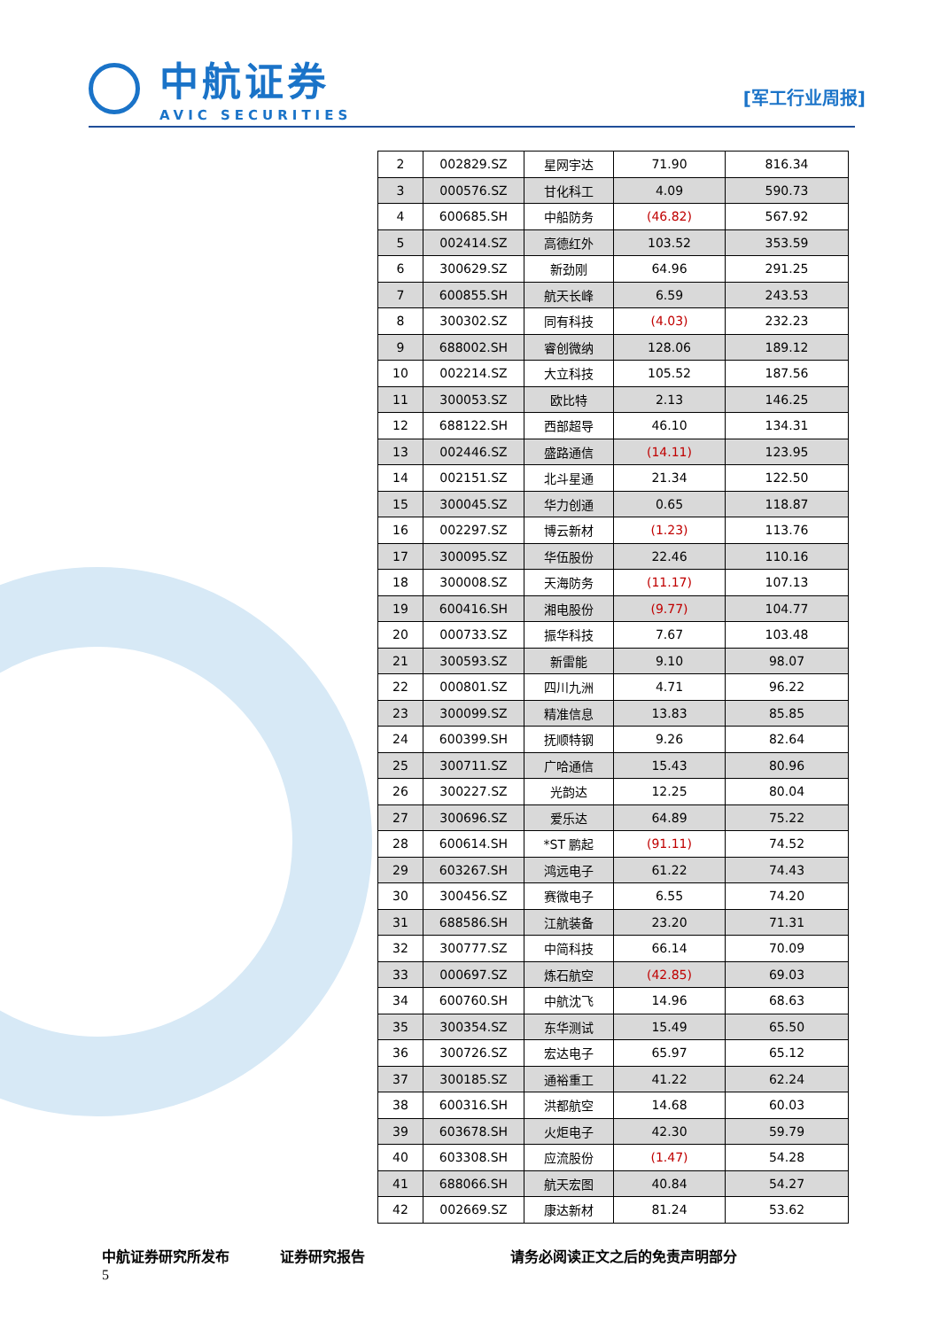中航证券
AVIC SECURITIES
[军工行业周报]
| 2 | 002829.SZ | 星网宇达 | 71.90 | 816.34 |
| 3 | 000576.SZ | 甘化科工 | 4.09 | 590.73 |
| 4 | 600685.SH | 中船防务 | (46.82) | 567.92 |
| 5 | 002414.SZ | 高德红外 | 103.52 | 353.59 |
| 6 | 300629.SZ | 新劲刚 | 64.96 | 291.25 |
| 7 | 600855.SH | 航天长峰 | 6.59 | 243.53 |
| 8 | 300302.SZ | 同有科技 | (4.03) | 232.23 |
| 9 | 688002.SH | 睿创微纳 | 128.06 | 189.12 |
| 10 | 002214.SZ | 大立科技 | 105.52 | 187.56 |
| 11 | 300053.SZ | 欧比特 | 2.13 | 146.25 |
| 12 | 688122.SH | 西部超导 | 46.10 | 134.31 |
| 13 | 002446.SZ | 盛路通信 | (14.11) | 123.95 |
| 14 | 002151.SZ | 北斗星通 | 21.34 | 122.50 |
| 15 | 300045.SZ | 华力创通 | 0.65 | 118.87 |
| 16 | 002297.SZ | 博云新材 | (1.23) | 113.76 |
| 17 | 300095.SZ | 华伍股份 | 22.46 | 110.16 |
| 18 | 300008.SZ | 天海防务 | (11.17) | 107.13 |
| 19 | 600416.SH | 湘电股份 | (9.77) | 104.77 |
| 20 | 000733.SZ | 振华科技 | 7.67 | 103.48 |
| 21 | 300593.SZ | 新雷能 | 9.10 | 98.07 |
| 22 | 000801.SZ | 四川九洲 | 4.71 | 96.22 |
| 23 | 300099.SZ | 精准信息 | 13.83 | 85.85 |
| 24 | 600399.SH | 抚顺特钢 | 9.26 | 82.64 |
| 25 | 300711.SZ | 广哈通信 | 15.43 | 80.96 |
| 26 | 300227.SZ | 光韵达 | 12.25 | 80.04 |
| 27 | 300696.SZ | 爱乐达 | 64.89 | 75.22 |
| 28 | 600614.SH | *ST 鹏起 | (91.11) | 74.52 |
| 29 | 603267.SH | 鸿远电子 | 61.22 | 74.43 |
| 30 | 300456.SZ | 赛微电子 | 6.55 | 74.20 |
| 31 | 688586.SH | 江航装备 | 23.20 | 71.31 |
| 32 | 300777.SZ | 中简科技 | 66.14 | 70.09 |
| 33 | 000697.SZ | 炼石航空 | (42.85) | 69.03 |
| 34 | 600760.SH | 中航沈飞 | 14.96 | 68.63 |
| 35 | 300354.SZ | 东华测试 | 15.49 | 65.50 |
| 36 | 300726.SZ | 宏达电子 | 65.97 | 65.12 |
| 37 | 300185.SZ | 通裕重工 | 41.22 | 62.24 |
| 38 | 600316.SH | 洪都航空 | 14.68 | 60.03 |
| 39 | 603678.SH | 火炬电子 | 42.30 | 59.79 |
| 40 | 603308.SH | 应流股份 | (1.47) | 54.28 |
| 41 | 688066.SH | 航天宏图 | 40.84 | 54.27 |
| 42 | 002669.SZ | 康达新材 | 81.24 | 53.62 |
中航证券研究所发布 证券研究报告 请务必阅读正文之后的免责声明部分 5